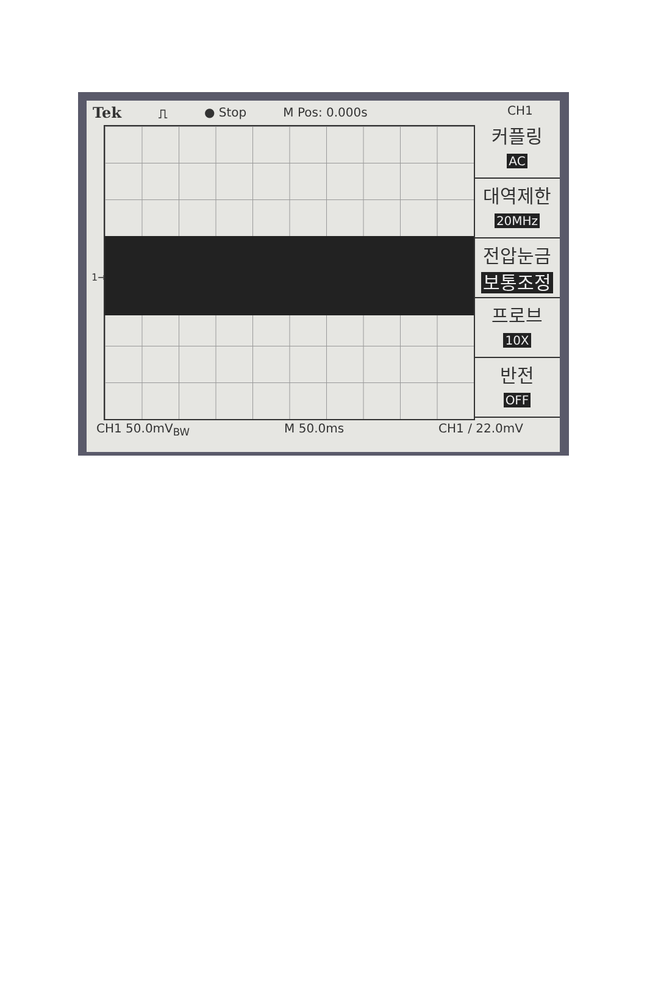Tek ⎍ ● Stop M Pos: 0.000s
CH1
1→
커플링
AC
대역제한
20MHz
전압눈금
보통조정
프로브
10X
반전
OFF
CH1 50.0mV<sub>BW</sub> M 50.0ms CH1 ∕ 22.0mV